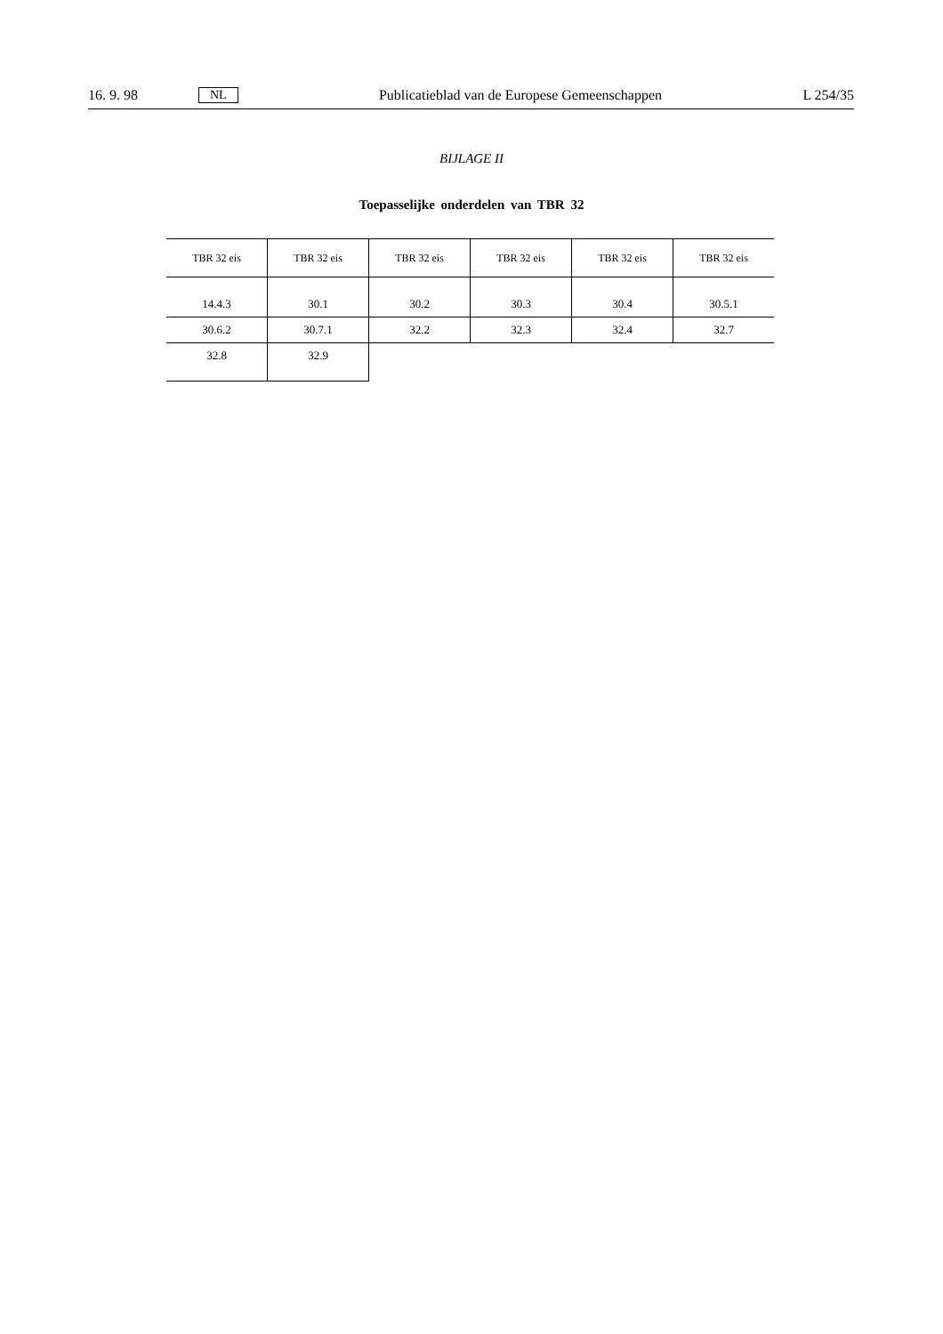16. 9. 98 NL Publicatieblad van de Europese Gemeenschappen L 254/35
BIJLAGE II
Toepasselijke onderdelen van TBR 32
| TBR 32 eis | TBR 32 eis | TBR 32 eis | TBR 32 eis | TBR 32 eis | TBR 32 eis |
| --- | --- | --- | --- | --- | --- |
| 14.4.3 | 30.1 | 30.2 | 30.3 | 30.4 | 30.5.1 |
| 30.6.2 | 30.7.1 | 32.2 | 32.3 | 32.4 | 32.7 |
| 32.8 | 32.9 | | | | |